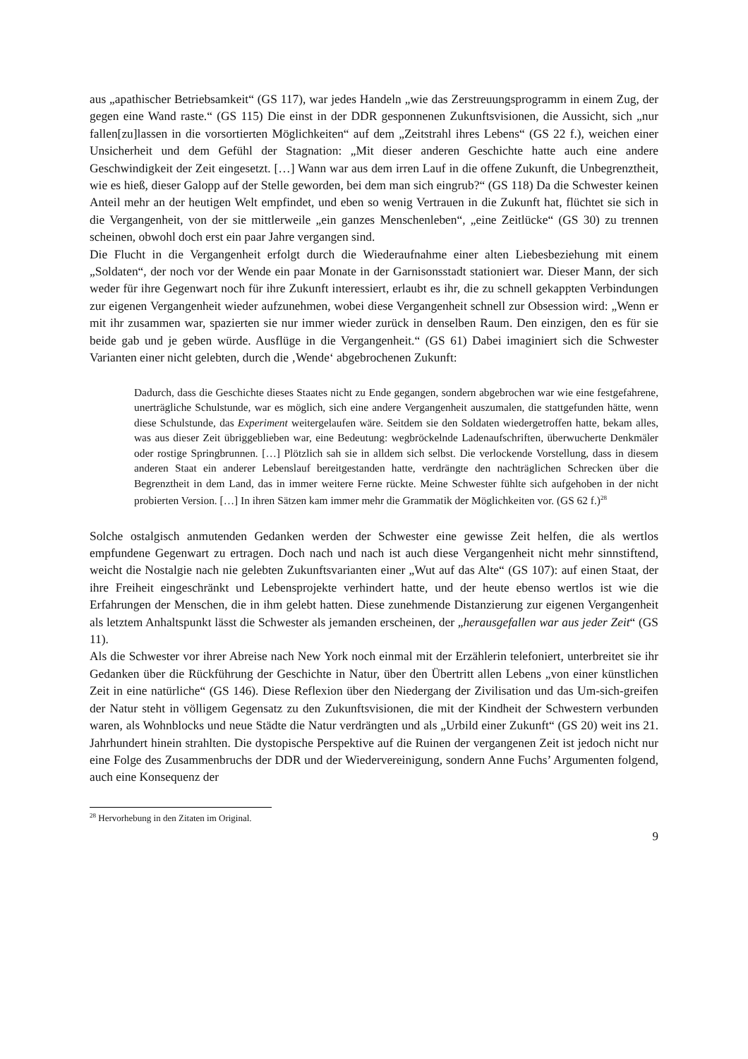aus „apathischer Betriebsamkeit“ (GS 117), war jedes Handeln „wie das Zerstreuungsprogramm in einem Zug, der gegen eine Wand raste.“ (GS 115) Die einst in der DDR gesponnenen Zukunftsvisionen, die Aussicht, sich „nur fallen[zu]lassen in die vorsortierten Möglichkeiten“ auf dem „Zeitstrahl ihres Lebens“ (GS 22 f.), weichen einer Unsicherheit und dem Gefühl der Stagnation: „Mit dieser anderen Geschichte hatte auch eine andere Geschwindigkeit der Zeit eingesetzt. […] Wann war aus dem irren Lauf in die offene Zukunft, die Unbegrenztheit, wie es hieß, dieser Galopp auf der Stelle geworden, bei dem man sich eingrub?“ (GS 118) Da die Schwester keinen Anteil mehr an der heutigen Welt empfindet, und eben so wenig Vertrauen in die Zukunft hat, flüchtet sie sich in die Vergangenheit, von der sie mittlerweile „ein ganzes Menschenleben“, „eine Zeitlücke“ (GS 30) zu trennen scheinen, obwohl doch erst ein paar Jahre vergangen sind.
Die Flucht in die Vergangenheit erfolgt durch die Wiederaufnahme einer alten Liebesbeziehung mit einem „Soldaten“, der noch vor der Wende ein paar Monate in der Garnisonsstadt stationiert war. Dieser Mann, der sich weder für ihre Gegenwart noch für ihre Zukunft interessiert, erlaubt es ihr, die zu schnell gekappten Verbindungen zur eigenen Vergangenheit wieder aufzunehmen, wobei diese Vergangenheit schnell zur Obsession wird: „Wenn er mit ihr zusammen war, spazierten sie nur immer wieder zurück in denselben Raum. Den einzigen, den es für sie beide gab und je geben würde. Ausflüge in die Vergangenheit.“ (GS 61) Dabei imaginiert sich die Schwester Varianten einer nicht gelebten, durch die ‚Wende‘ abgebrochenen Zukunft:
Dadurch, dass die Geschichte dieses Staates nicht zu Ende gegangen, sondern abgebrochen war wie eine festgefahrene, unerträgliche Schulstunde, war es möglich, sich eine andere Vergangenheit auszumalen, die stattgefunden hätte, wenn diese Schulstunde, das Experiment weitergelaufen wäre. Seitdem sie den Soldaten wiedergetroffen hatte, bekam alles, was aus dieser Zeit übriggeblieben war, eine Bedeutung: wegbröckelnde Ladenaufschriften, überwucherte Denkmäler oder rostige Springbrunnen. […] Plötzlich sah sie in alldem sich selbst. Die verlockende Vorstellung, dass in diesem anderen Staat ein anderer Lebenslauf bereitgestanden hatte, verdrängte den nachträglichen Schrecken über die Begrenztheit in dem Land, das in immer weitere Ferne rückte. Meine Schwester fühlte sich aufgehoben in der nicht probierten Version. […] In ihren Sätzen kam immer mehr die Grammatik der Möglichkeiten vor. (GS 62 f.)<sup>28</sup>
Solche ostalgisch anmutenden Gedanken werden der Schwester eine gewisse Zeit helfen, die als wertlos empfundene Gegenwart zu ertragen. Doch nach und nach ist auch diese Vergangenheit nicht mehr sinnstiftend, weicht die Nostalgie nach nie gelebten Zukunftsvarianten einer „Wut auf das Alte“ (GS 107): auf einen Staat, der ihre Freiheit eingeschränkt und Lebensprojekte verhindert hatte, und der heute ebenso wertlos ist wie die Erfahrungen der Menschen, die in ihm gelebt hatten. Diese zunehmende Distanzierung zur eigenen Vergangenheit als letztem Anhaltspunkt lässt die Schwester als jemanden erscheinen, der „herausgefallen war aus jeder Zeit“ (GS 11).
Als die Schwester vor ihrer Abreise nach New York noch einmal mit der Erzählerin telefoniert, unterbreitet sie ihr Gedanken über die Rückführung der Geschichte in Natur, über den Übertritt allen Lebens „von einer künstlichen Zeit in eine natürliche“ (GS 146). Diese Reflexion über den Niedergang der Zivilisation und das Um-sich-greifen der Natur steht in völligem Gegensatz zu den Zukunftsvisionen, die mit der Kindheit der Schwestern verbunden waren, als Wohnblocks und neue Städte die Natur verdrängten und als „Urbild einer Zukunft“ (GS 20) weit ins 21. Jahrhundert hinein strahlten. Die dystopische Perspektive auf die Ruinen der vergangenen Zeit ist jedoch nicht nur eine Folge des Zusammenbruchs der DDR und der Wiedervereinigung, sondern Anne Fuchs’ Argumenten folgend, auch eine Konsequenz der
<sup>28</sup> Hervorhebung in den Zitaten im Original.
9